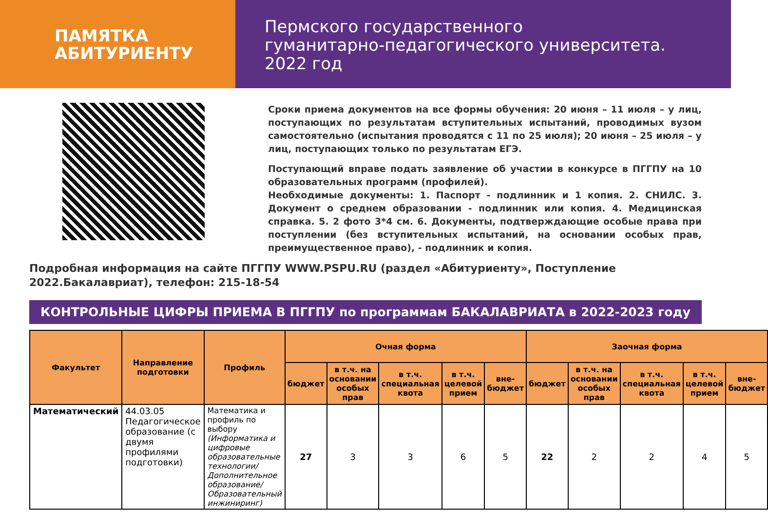ПАМЯТКА
АБИТУРИЕНТУ
Пермского государственного
гуманитарно-педагогического университета.
2022 год
Сроки приема документов на все формы обучения: 20 июня – 11 июля – у лиц, поступающих по результатам вступительных испытаний, проводимых вузом самостоятельно (испытания проводятся с 11 по 25 июля); 20 июня – 25 июля – у лиц, поступающих только по результатам ЕГЭ.
Поступающий вправе подать заявление об участии в конкурсе в ПГГПУ на 10 образовательных программ (профилей).
Необходимые документы: 1. Паспорт - подлинник и 1 копия. 2. СНИЛС. 3. Документ о среднем образовании - подлинник или копия. 4. Медицинская справка. 5. 2 фото 3*4 см. 6. Документы, подтверждающие особые права при поступлении (без вступительных испытаний, на основании особых прав, преимущественное право), - подлинник и копия.
Подробная информация на сайте ПГГПУ WWW.PSPU.RU (раздел «Абитуриенту», Поступление 2022.Бакалавриат), телефон: 215-18-54
КОНТРОЛЬНЫЕ ЦИФРЫ ПРИЕМА В ПГГПУ по программам БАКАЛАВРИАТА в 2022-2023 году
| Факультет | Направление подготовки | Профиль | Очная форма | | | | | Заочная форма | | | | |
| --- | --- | --- | --- | --- | --- | --- | --- | --- | --- | --- | --- | --- |
| | | | бюджет | в т.ч. на основании особых прав | в т.ч. специальная квота | в т.ч. целевой прием | вне-бюджет | бюджет | в т.ч. на основании особых прав | в т.ч. специальная квота | в т.ч. целевой прием | вне-бюджет |
| Математический | 44.03.05 Педагогическое образование (с двумя профилями подготовки) | Математика и профиль по выбору (Информатика и цифровые образовательные технологии/Дополнительное образование/ Образовательный инжиниринг) | 27 | 3 | 3 | 6 | 5 | 22 | 2 | 2 | 4 | 5 |